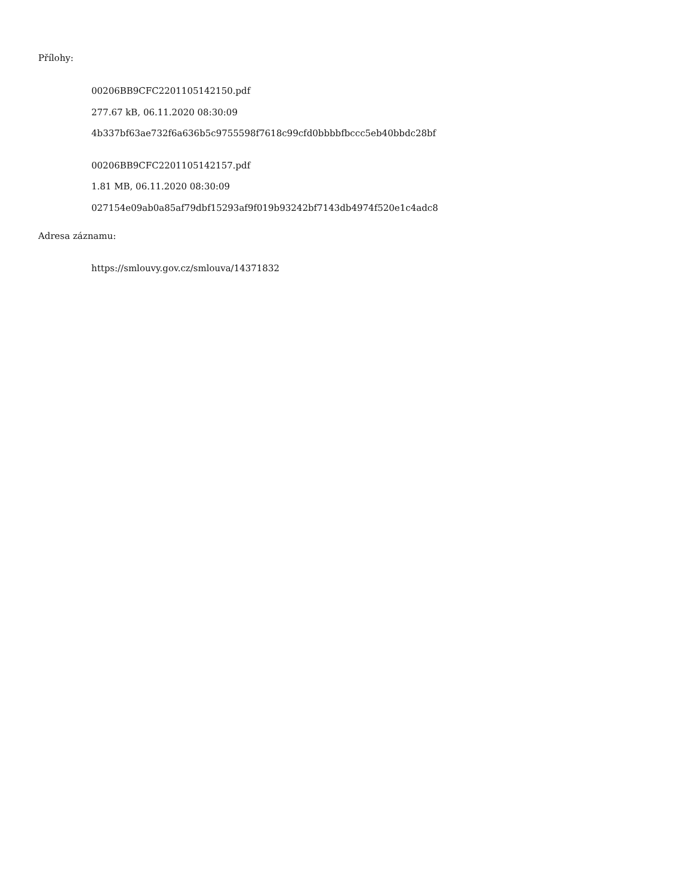Přílohy:
00206BB9CFC2201105142150.pdf
277.67 kB, 06.11.2020 08:30:09
4b337bf63ae732f6a636b5c9755598f7618c99cfd0bbbbfbccc5eb40bbdc28bf
00206BB9CFC2201105142157.pdf
1.81 MB, 06.11.2020 08:30:09
027154e09ab0a85af79dbf15293af9f019b93242bf7143db4974f520e1c4adc8
Adresa záznamu:
https://smlouvy.gov.cz/smlouva/14371832